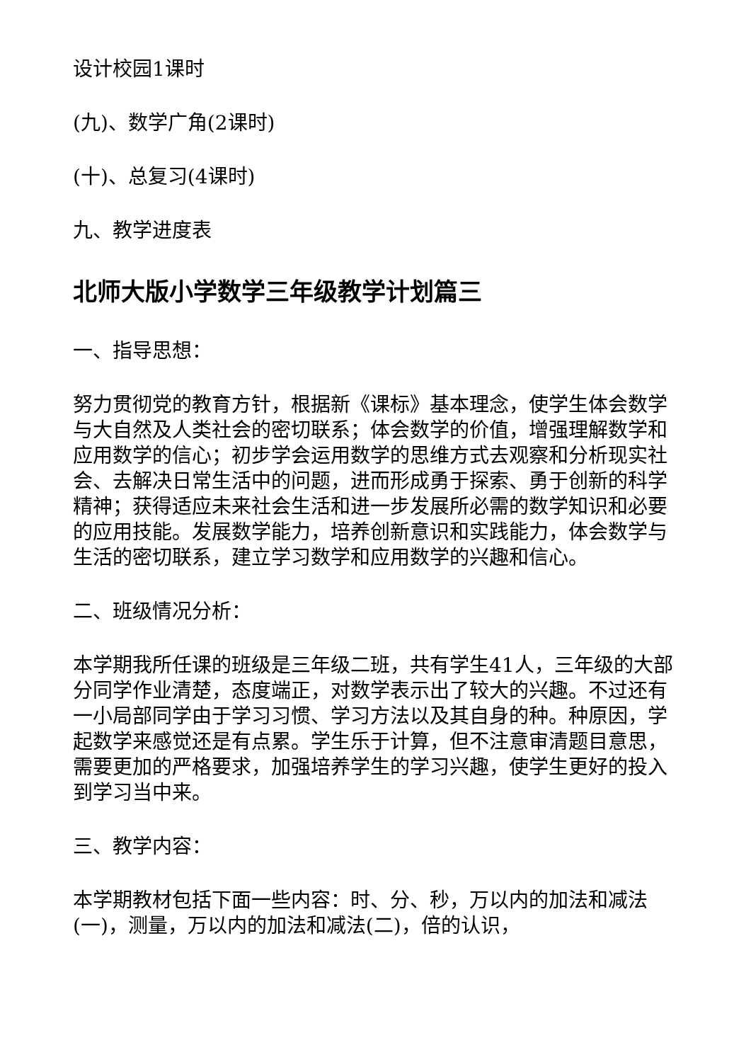设计校园1课时
(九)、数学广角(2课时)
(十)、总复习(4课时)
九、教学进度表
北师大版小学数学三年级教学计划篇三
一、指导思想：
努力贯彻党的教育方针，根据新《课标》基本理念，使学生体会数学与大自然及人类社会的密切联系；体会数学的价值，增强理解数学和应用数学的信心；初步学会运用数学的思维方式去观察和分析现实社会、去解决日常生活中的问题，进而形成勇于探索、勇于创新的科学精神；获得适应未来社会生活和进一步发展所必需的数学知识和必要的应用技能。发展数学能力，培养创新意识和实践能力，体会数学与生活的密切联系，建立学习数学和应用数学的兴趣和信心。
二、班级情况分析：
本学期我所任课的班级是三年级二班，共有学生41人，三年级的大部分同学作业清楚，态度端正，对数学表示出了较大的兴趣。不过还有一小局部同学由于学习习惯、学习方法以及其自身的种。种原因，学起数学来感觉还是有点累。学生乐于计算，但不注意审清题目意思，需要更加的严格要求，加强培养学生的学习兴趣，使学生更好的投入到学习当中来。
三、教学内容：
本学期教材包括下面一些内容：时、分、秒，万以内的加法和减法(一)，测量，万以内的加法和减法(二)，倍的认识，